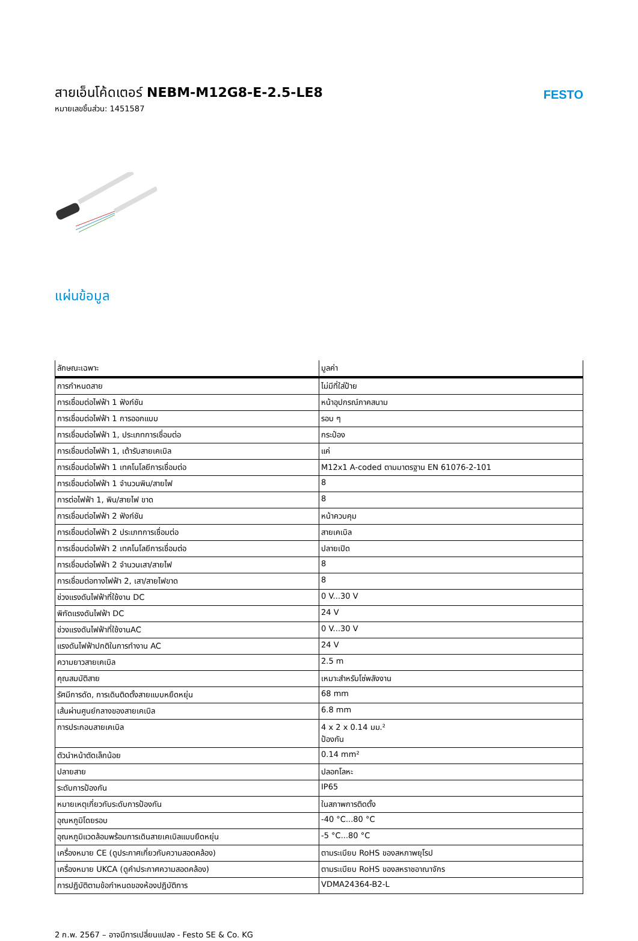สายเอ็นโค้ดเตอร์ NEBM-M12G8-E-2.5-LE8
หมายเลขชิ้นส่วน: 1451587
FESTO
แผ่นข้อมูล
| ลักษณะเฉพาะ | มูลค่า |
| --- | --- |
| การกำหนดสาย | ไม่มีที่ใส่ป้าย |
| การเชื่อมต่อไฟฟ้า 1 ฟังก์ชัน | หน้าอุปกรณ์ภาคสนาม |
| การเชื่อมต่อไฟฟ้า 1 การออกแบบ | รอบ ๆ |
| การเชื่อมต่อไฟฟ้า 1, ประเภทการเชื่อมต่อ | กระป๋อง |
| การเชื่อมต่อไฟฟ้า 1, เต้ารับสายเคเบิล | แค่ |
| การเชื่อมต่อไฟฟ้า 1 เทคโนโลยีการเชื่อมต่อ | M12x1 A-coded ตามมาตรฐาน EN 61076-2-101 |
| การเชื่อมต่อไฟฟ้า 1 จำนวนพิน/สายไฟ | 8 |
| การต่อไฟฟ้า 1, พิน/สายไฟ ขาด | 8 |
| การเชื่อมต่อไฟฟ้า 2 ฟังก์ชัน | หน้าควบคุม |
| การเชื่อมต่อไฟฟ้า 2 ประเภทการเชื่อมต่อ | สายเคเบิล |
| การเชื่อมต่อไฟฟ้า 2 เทคโนโลยีการเชื่อมต่อ | ปลายเปิด |
| การเชื่อมต่อไฟฟ้า 2 จำนวนเสา/สายไฟ | 8 |
| การเชื่อมต่อทางไฟฟ้า 2, เสา/สายไฟขาด | 8 |
| ช่วงแรงดันไฟฟ้าที่ใช้งาน DC | 0 V...30 V |
| พิกัดแรงดันไฟฟ้า DC | 24 V |
| ช่วงแรงดันไฟฟ้าที่ใช้งานAC | 0 V...30 V |
| แรงดันไฟฟ้าปกติในการทำงาน AC | 24 V |
| ความยาวสายเคเบิล | 2.5 m |
| คุณสมบัติสาย | เหมาะสำหรับโซ่พลังงาน |
| รัศมีการดัด, การเดินติดตั้งสายแบบหยืดหยุ่น | 68 mm |
| เส้นผ่านศูนย์กลางของสายเคเบิล | 6.8 mm |
| การประกอบสายเคเบิล | 4 x 2 x 0.14 มม.² ป้องกัน |
| ตัวนำหน้าตัดเล็กน้อย | 0.14 mm² |
| ปลายสาย | ปลอกโลหะ |
| ระดับการป้องกัน | IP65 |
| หมายเหตุเกี่ยวกับระดับการป้องกัน | ในสภาพการติดตั้ง |
| อุณหภูมิโดยรอบ | -40 °C...80 °C |
| อุณหภูมิแวดล้อมพร้อมการเดินสายเคเบิลแบบยืดหยุ่น | -5 °C...80 °C |
| เครื่องหมาย CE (ดูประกาศเกี่ยวกับความสอดคล้อง) | ตามระเบียบ RoHS ของสหภาพยุโรป |
| เครื่องหมาย UKCA (ดูคำประกาศความสอดคล้อง) | ตามระเบียบ RoHS ของสหราชอาณาจักร |
| การปฏิบัติตามข้อกำหนดของห้องปฏิบัติการ | VDMA24364-B2-L |
2 ก.พ. 2567 – อาจมีการเปลี่ยนแปลง - Festo SE & Co. KG